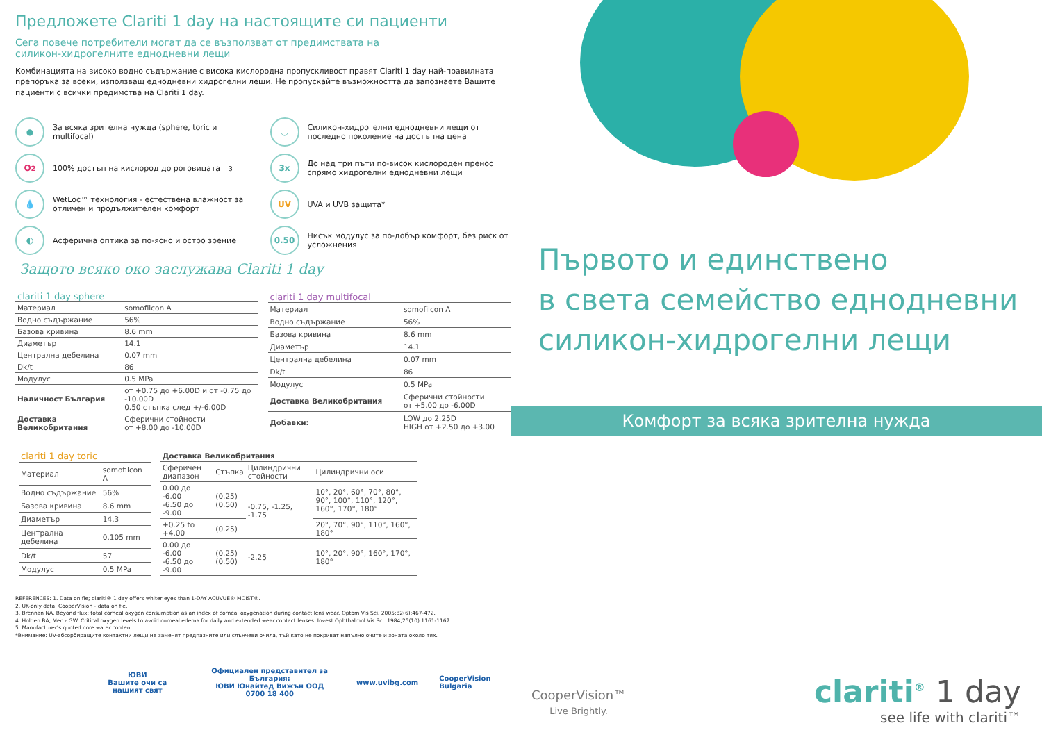Предложете Clariti 1 day на настоящите си пациенти
Сега повече потребители могат да се възползват от предимствата на
силикон-хидрогелните еднодневни лещи
Комбинацията на високо водно съдържание с висока кислородна пропускливост правят Clariti 1 day най-правилната препоръка за всеки, използващ еднодневни хидрогелни лещи. Не пропускайте възможността да запознаете Вашите пациенти с всички предимства на Clariti 1 day.
●
За всяка зрителна нужда (sphere, toric и multifocal)
◡
Силикон-хидрогелни еднодневни лещи от последно поколение на достъпна цена
O<sub>2</sub>
100% достъп на кислород до роговицата<sup>3</sup>
3x
До над три пъти по-висок кислороден пренос спрямо хидрогелни еднодневни лещи
💧
WetLoc™ технология - естествена влажност за отличен и продължителен комфорт
UV
UVA и UVB защита*
◐
Асферична оптика за по-ясно и остро зрение
0.50
Нисък модулус за по-добър комфорт, без риск от усложнения
Защото всяко око заслужава Clariti 1 day
| clariti 1 day sphere | |
| --- | --- |
| Материал | somofilcon A |
| Водно съдържание | 56% |
| Базова кривина | 8.6 mm |
| Диаметър | 14.1 |
| Централна дебелина | 0.07 mm |
| Dk/t | 86 |
| Модулус | 0.5 MPa |
| Наличност България | от +0.75 до +6.00D и от -0.75 до -10.00D 0.50 стъпка след +/-6.00D |
| Доставка Великобритания | Сферични стойности от +8.00 до -10.00D |
| clariti 1 day multifocal | |
| --- | --- |
| Материал | somofilcon A |
| Водно съдържание | 56% |
| Базова кривина | 8.6 mm |
| Диаметър | 14.1 |
| Централна дебелина | 0.07 mm |
| Dk/t | 86 |
| Модулус | 0.5 MPa |
| Доставка Великобритания | Сферични стойности от +5.00 до -6.00D |
| Добавки: | LOW до 2.25D HIGH от +2.50 до +3.00 |
| clariti 1 day toric | |
| --- | --- |
| Материал | somofilcon A |
| Водно съдържание | 56% |
| Базова кривина | 8.6 mm |
| Диаметър | 14.3 |
| Централна дебелина | 0.105 mm |
| Dk/t | 57 |
| Модулус | 0.5 MPa |
| Доставка Великобритания | | | |
| --- | --- | --- | --- |
| Сферичен диапазон | Стъпка | Цилиндрични стойности | Цилиндрични оси |
| 0.00 до -6.00 -6.50 до -9.00 | (0.25) (0.50) | -0.75, -1.25, -1.75 | 10°, 20°, 60°, 70°, 80°, 90°, 100°, 110°, 120°, 160°, 170°, 180° |
| +0.25 to +4.00 | (0.25) | | 20°, 70°, 90°, 110°, 160°, 180° |
| 0.00 до -6.00 -6.50 до -9.00 | (0.25) (0.50) | -2.25 | 10°, 20°, 90°, 160°, 170°, 180° |
REFERENCES: 1. Data on fle; clariti® 1 day offers whiter eyes than 1-DAY ACUVUE® MOIST®.
2. UK-only data. CooperVision - data on fle.
3. Brennan NA. Beyond flux: total corneal oxygen consumption as an index of corneal oxygenation during contact lens wear. Optom Vis Sci. 2005;82(6):467-472.
4. Holden BA, Mertz GW. Critical oxygen levels to avoid corneal edema for daily and extended wear contact lenses. Invest Ophthalmol Vis Sci. 1984;25(10):1161-1167.
5. Manufacturer’s quoted core water content.
*Внимание: UV-абсорбиращите контактни лещи не заменят предпазните или слънчеви очила, тъй като не покриват напълно очите и зоната около тях.
ЮВИ
Вашите очи са нашият свят
Официален представител за България:
ЮВИ Юнайтед Вижън ООД
0700 18 400
www.uvibg.com CooperVision Bulgaria
Първото и единствено
в света семейство еднодневни
силикон-хидрогелни лещи
Комфорт за всяка зрителна нужда
CooperVision™
Live Brightly.
clariti<sup>®</sup> 1 day
see life with clariti™